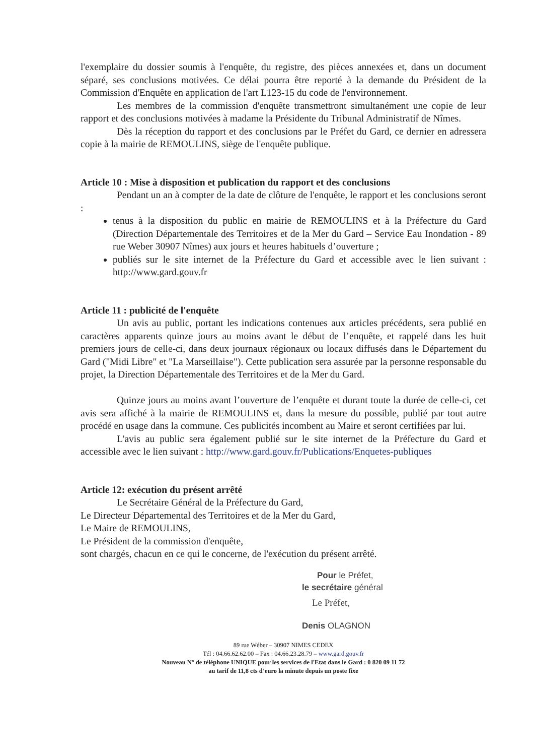l'exemplaire du dossier soumis à l'enquête, du registre, des pièces annexées et, dans un document séparé, ses conclusions motivées. Ce délai pourra être reporté à la demande du Président de la Commission d'Enquête en application de l'art L123-15 du code de l'environnement.
Les membres de la commission d'enquête transmettront simultanément une copie de leur rapport et des conclusions motivées à madame la Présidente du Tribunal Administratif de Nîmes.
Dès la réception du rapport et des conclusions par le Préfet du Gard, ce dernier en adressera copie à la mairie de REMOULINS, siège de l'enquête publique.
Article 10 : Mise à disposition et publication du rapport et des conclusions
Pendant un an à compter de la date de clôture de l'enquête, le rapport et les conclusions seront :
tenus à la disposition du public en mairie de REMOULINS et à la Préfecture du Gard (Direction Départementale des Territoires et de la Mer du Gard – Service Eau Inondation - 89 rue Weber 30907 Nîmes) aux jours et heures habituels d’ouverture ;
publiés sur le site internet de la Préfecture du Gard et accessible avec le lien suivant : http://www.gard.gouv.fr
Article 11 : publicité de l'enquête
Un avis au public, portant les indications contenues aux articles précédents, sera publié en caractères apparents quinze jours au moins avant le début de l’enquête, et rappelé dans les huit premiers jours de celle-ci, dans deux journaux régionaux ou locaux diffusés dans le Département du Gard ("Midi Libre" et "La Marseillaise"). Cette publication sera assurée par la personne responsable du projet, la Direction Départementale des Territoires et de la Mer du Gard.
Quinze jours au moins avant l’ouverture de l’enquête et durant toute la durée de celle-ci, cet avis sera affiché à la mairie de REMOULINS et, dans la mesure du possible, publié par tout autre procédé en usage dans la commune. Ces publicités incombent au Maire et seront certifiées par lui.
L'avis au public sera également publié sur le site internet de la Préfecture du Gard et accessible avec le lien suivant : http://www.gard.gouv.fr/Publications/Enquetes-publiques
Article 12: exécution du présent arrêté
Le Secrétaire Général de la Préfecture du Gard,
Le Directeur Départemental des Territoires et de la Mer du Gard,
Le Maire de REMOULINS,
Le Président de la commission d'enquête,
sont chargés, chacun en ce qui le concerne, de l'exécution du présent arrêté.
Pour le Préfet,
le secrétaire général
Le Préfet,
Denis OLAGNON
89 rue Wéber – 30907 NIMES CEDEX
Tél : 04.66.62.62.00 – Fax : 04.66.23.28.79 – www.gard.gouv.fr
Nouveau N° de téléphone UNIQUE pour les services de l'Etat dans le Gard : 0 820 09 11 72
au tarif de 11,8 cts d’euro la minute depuis un poste fixe